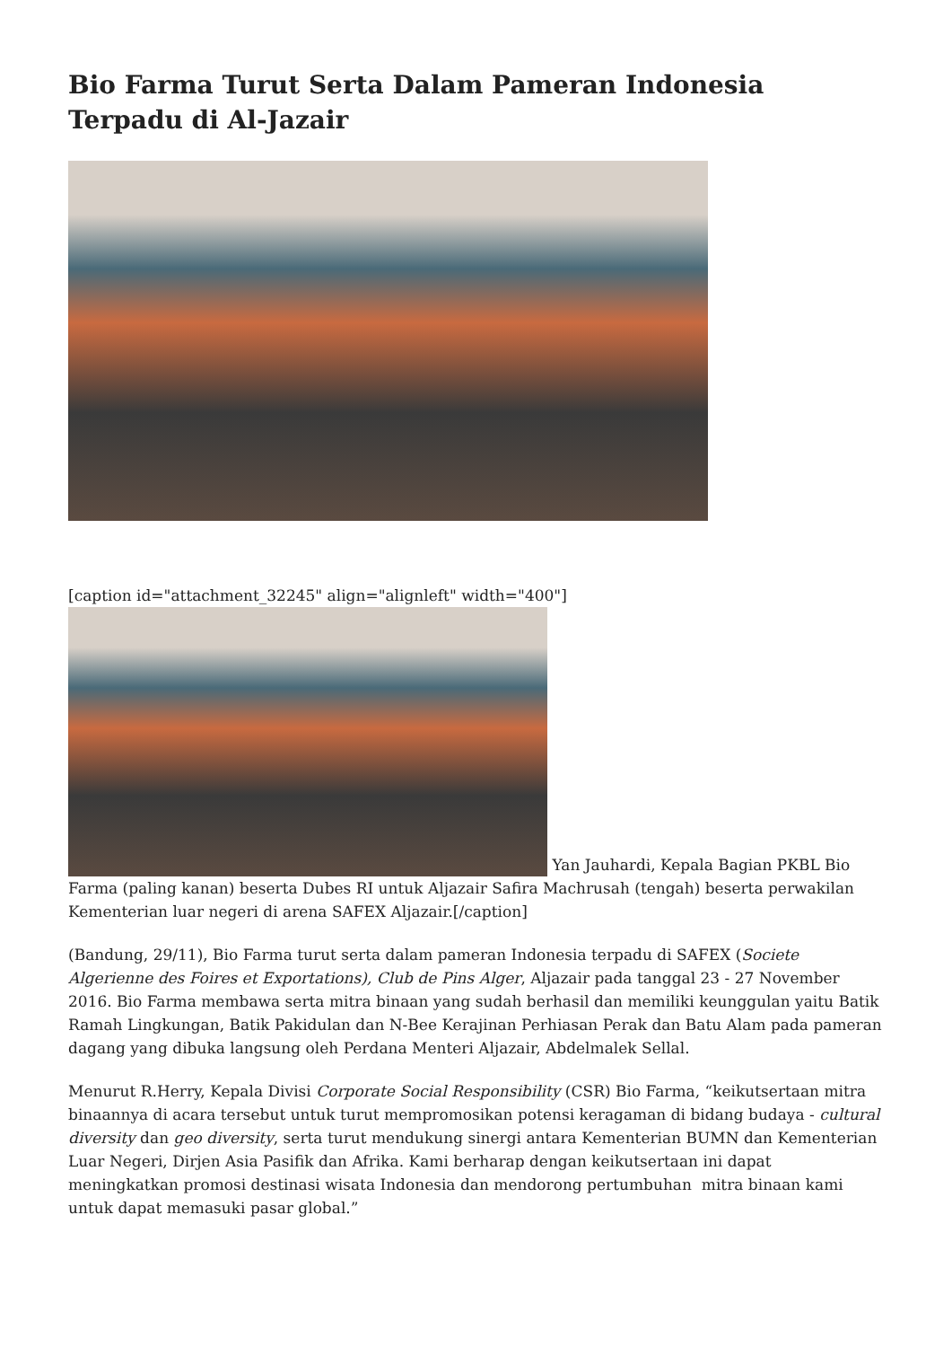Bio Farma Turut Serta Dalam Pameran Indonesia Terpadu di Al-Jazair
[caption id="attachment_32245" align="alignleft" width="400"]
Yan Jauhardi, Kepala Bagian PKBL Bio Farma (paling kanan) beserta Dubes RI untuk Aljazair Safira Machrusah (tengah) beserta perwakilan Kementerian luar negeri di arena SAFEX Aljazair.[/caption]
(Bandung, 29/11), Bio Farma turut serta dalam pameran Indonesia terpadu di SAFEX (Societe Algerienne des Foires et Exportations), Club de Pins Alger, Aljazair pada tanggal 23 - 27 November 2016. Bio Farma membawa serta mitra binaan yang sudah berhasil dan memiliki keunggulan yaitu Batik Ramah Lingkungan, Batik Pakidulan dan N-Bee Kerajinan Perhiasan Perak dan Batu Alam pada pameran dagang yang dibuka langsung oleh Perdana Menteri Aljazair, Abdelmalek Sellal.
Menurut R.Herry, Kepala Divisi Corporate Social Responsibility (CSR) Bio Farma, “keikutsertaan mitra binaannya di acara tersebut untuk turut mempromosikan potensi keragaman di bidang budaya - cultural diversity dan geo diversity, serta turut mendukung sinergi antara Kementerian BUMN dan Kementerian Luar Negeri, Dirjen Asia Pasifik dan Afrika. Kami berharap dengan keikutsertaan ini dapat meningkatkan promosi destinasi wisata Indonesia dan mendorong pertumbuhan mitra binaan kami untuk dapat memasuki pasar global.”